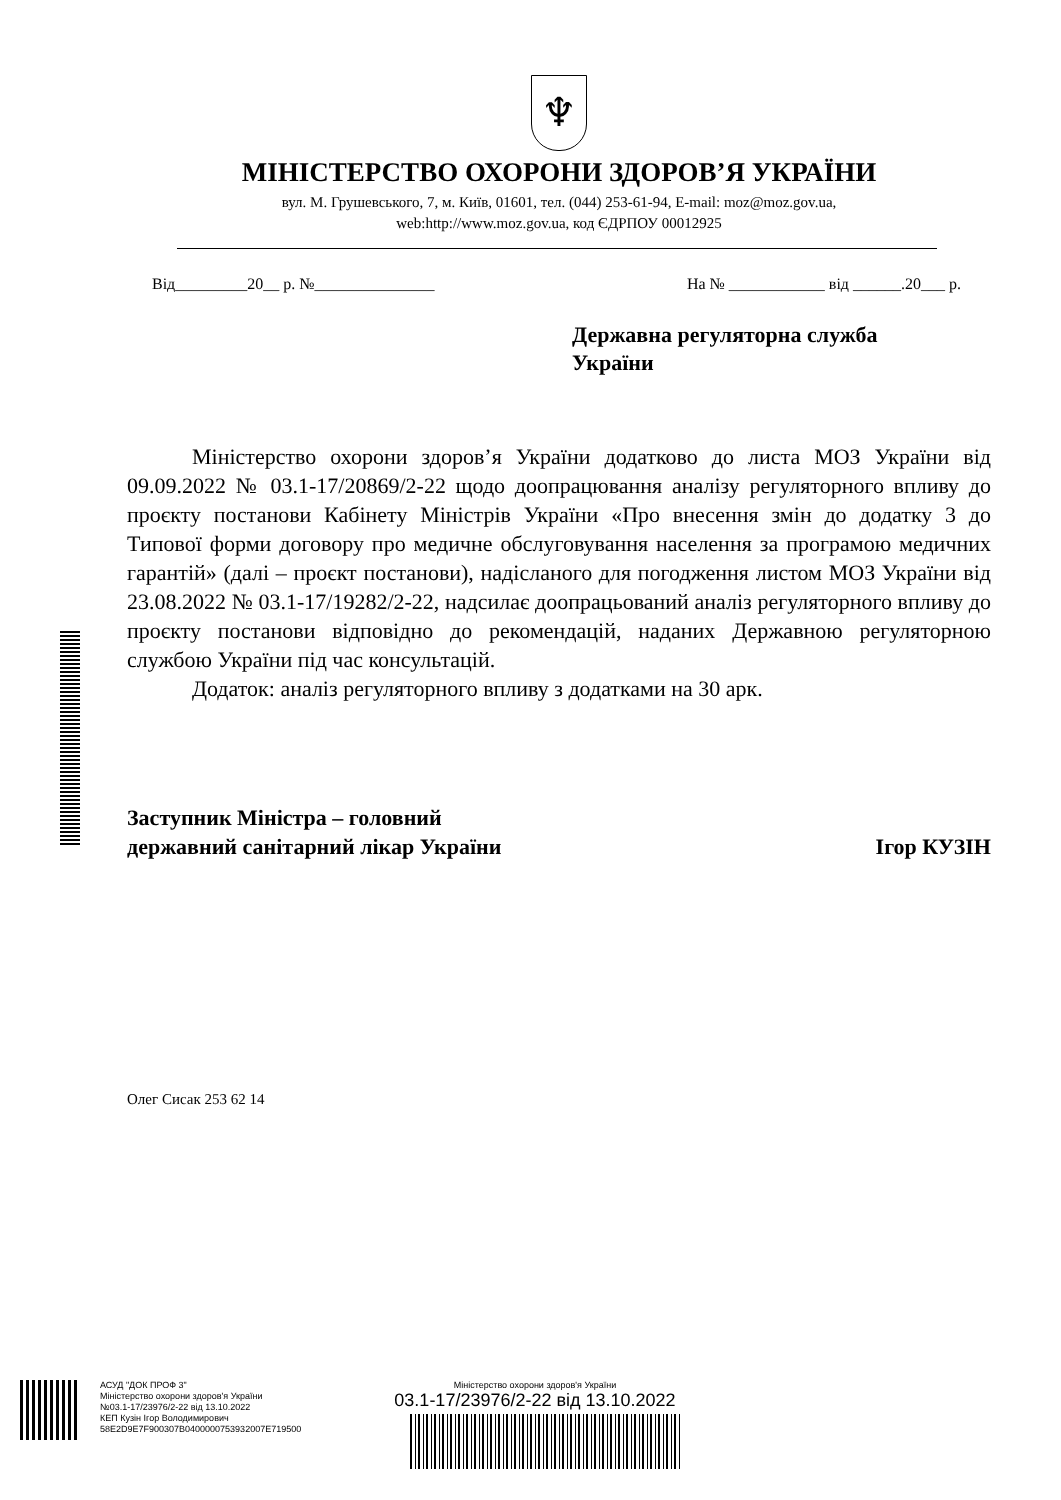♆
МІНІСТЕРСТВО ОХОРОНИ ЗДОРОВ’Я УКРАЇНИ
вул. М. Грушевського, 7, м. Київ, 01601, тел. (044) 253-61-94, E-mail: moz@moz.gov.ua,
web:http://www.moz.gov.ua, код ЄДРПОУ 00012925
Від_________20__ р. №_______________ На № ____________ від ______.20___ р.
Державна регуляторна служба
України
Міністерство охорони здоров’я України додатково до листа МОЗ України від 09.09.2022 № 03.1-17/20869/2-22 щодо доопрацювання аналізу регуляторного впливу до проєкту постанови Кабінету Міністрів України «Про внесення змін до додатку 3 до Типової форми договору про медичне обслуговування населення за програмою медичних гарантій» (далі – проєкт постанови), надісланого для погодження листом МОЗ України від 23.08.2022 № 03.1-17/19282/2-22, надсилає доопрацьований аналіз регуляторного впливу до проєкту постанови відповідно до рекомендацій, наданих Державною регуляторною службою України під час консультацій.
Додаток: аналіз регуляторного впливу з додатками на 30 арк.
Заступник Міністра – головний
державний санітарний лікар України
Ігор КУЗІН
Олег Сисак 253 62 14
АСУД "ДОК ПРОФ 3"
Міністерство охорони здоров'я України
№03.1-17/23976/2-22 від 13.10.2022
КЕП Кузін Ігор Володимирович
58E2D9E7F900307B0400000753932007E719500
Міністерство охорони здоров'я України
03.1-17/23976/2-22 від 13.10.2022